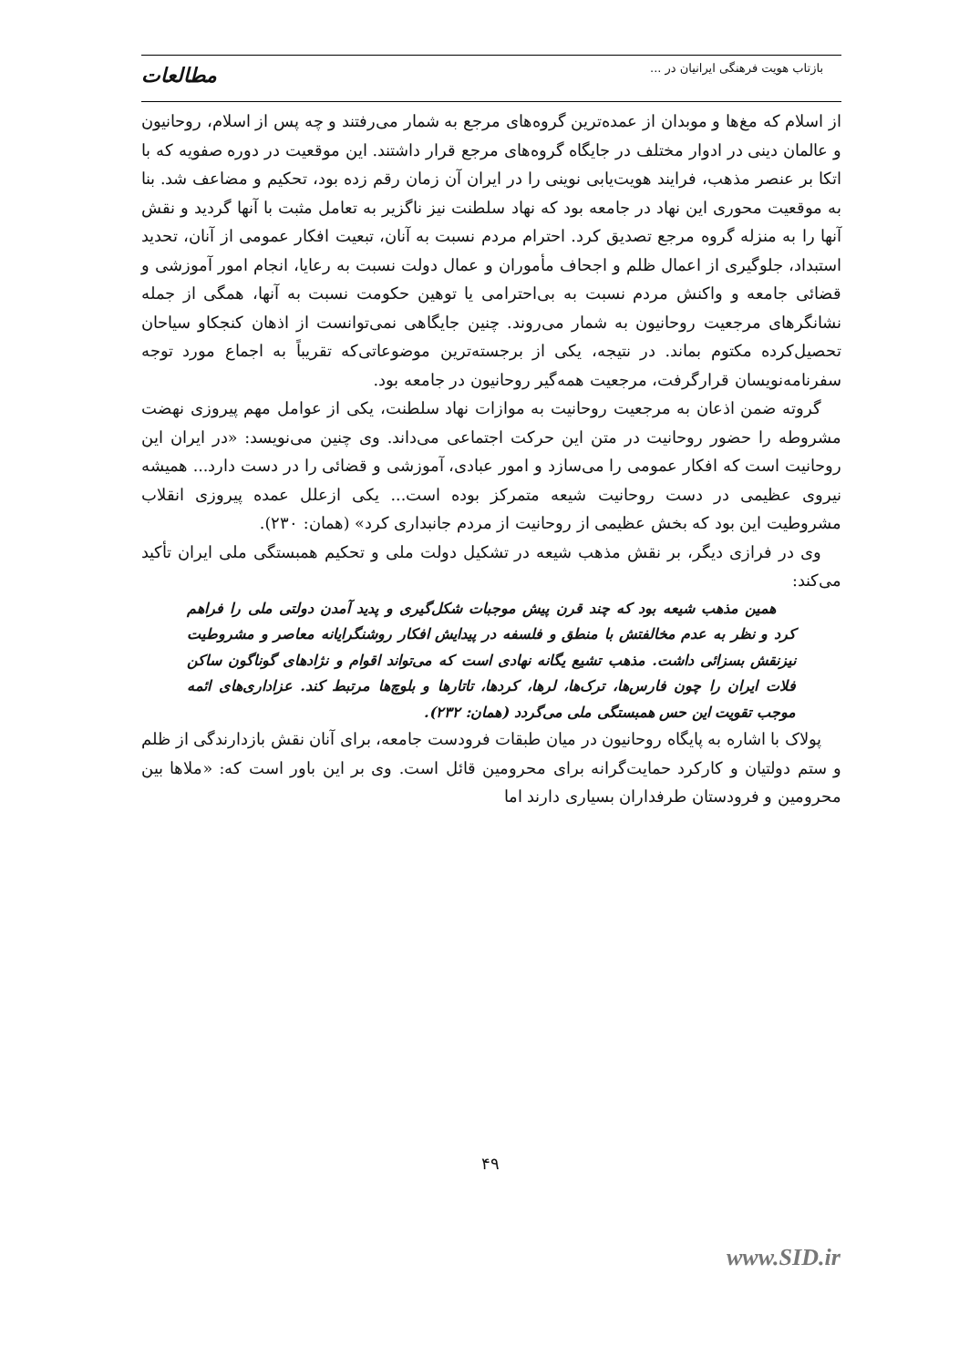بازتاب هویت فرهنگی ایرانیان در ...
مطالعات
از اسلام که مغ‌ها و موبدان از عمده‌ترین گروه‌های مرجع به شمار می‌رفتند و چه پس از اسلام، روحانیون و عالمان دینی در ادوار مختلف در جایگاه گروه‌های مرجع قرار داشتند. این موقعیت در دوره صفویه که با اتکا بر عنصر مذهب، فرایند هویت‌یابی نوینی را در ایران آن زمان رقم زده بود، تحکیم و مضاعف شد. بنا به موقعیت محوری این نهاد در جامعه بود که نهاد سلطنت نیز ناگزیر به تعامل مثبت با آنها گردید و نقش آنها را به منزله گروه مرجع تصدیق کرد. احترام مردم نسبت به آنان، تبعیت افکار عمومی از آنان، تحدید استبداد، جلوگیری از اعمال ظلم و اجحاف مأموران و عمال دولت نسبت به رعایا، انجام امور آموزشی و قضائی جامعه و واکنش مردم نسبت به بی‌احترامی یا توهین حکومت نسبت به آنها، همگی از جمله نشانگرهای مرجعیت روحانیون به شمار می‌روند. چنین جایگاهی نمی‌توانست از اذهان کنجکاو سیاحان تحصیل‌کرده مکتوم بماند. در نتیجه، یکی از برجسته‌ترین موضوعاتی‌که تقریباً به اجماع مورد توجه سفرنامه‌نویسان قرارگرفت، مرجعیت همه‌گیر روحانیون در جامعه بود.
گروته ضمن اذعان به مرجعیت روحانیت به موازات نهاد سلطنت، یکی از عوامل مهم پیروزی نهضت مشروطه را حضور روحانیت در متن این حرکت اجتماعی می‌داند. وی چنین می‌نویسد: «در ایران این روحانیت است که افکار عمومی را می‌سازد و امور عبادی، آموزشی و قضائی را در دست دارد... همیشه نیروی عظیمی در دست روحانیت شیعه متمرکز بوده است... یکی ازعلل عمده پیروزی انقلاب مشروطیت این بود که بخش عظیمی از روحانیت از مردم جانبداری کرد» (همان: ۲۳۰).
وی در فرازی دیگر، بر نقش مذهب شیعه در تشکیل دولت ملی و تحکیم همبستگی ملی ایران تأکید می‌کند:
همین مذهب شیعه بود که چند قرن پیش موجبات شکل‌گیری و پدید آمدن دولتی ملی را فراهم کرد و نظر به عدم مخالفتش با منطق و فلسفه در پیدایش افکار روشنگرایانه معاصر و مشروطیت نیزنقش بسزائی داشت. مذهب تشیع یگانه نهادی است که می‌تواند اقوام و نژادهای گوناگون ساکن فلات ایران را چون فارس‌ها، ترک‌ها، لرها، کردها، تاتارها و بلوچ‌ها مرتبط کند. عزاداری‌های ائمه موجب تقویت این حس همبستگی ملی می‌گردد (همان: ۲۳۲).
پولاک با اشاره به پایگاه روحانیون در میان طبقات فرودست جامعه، برای آنان نقش بازدارندگی از ظلم و ستم دولتیان و کارکرد حمایت‌گرانه برای محرومین قائل است. وی بر این باور است که: «ملاها بین محرومین و فرودستان طرفداران بسیاری دارند اما
۴۹
www.SID.ir